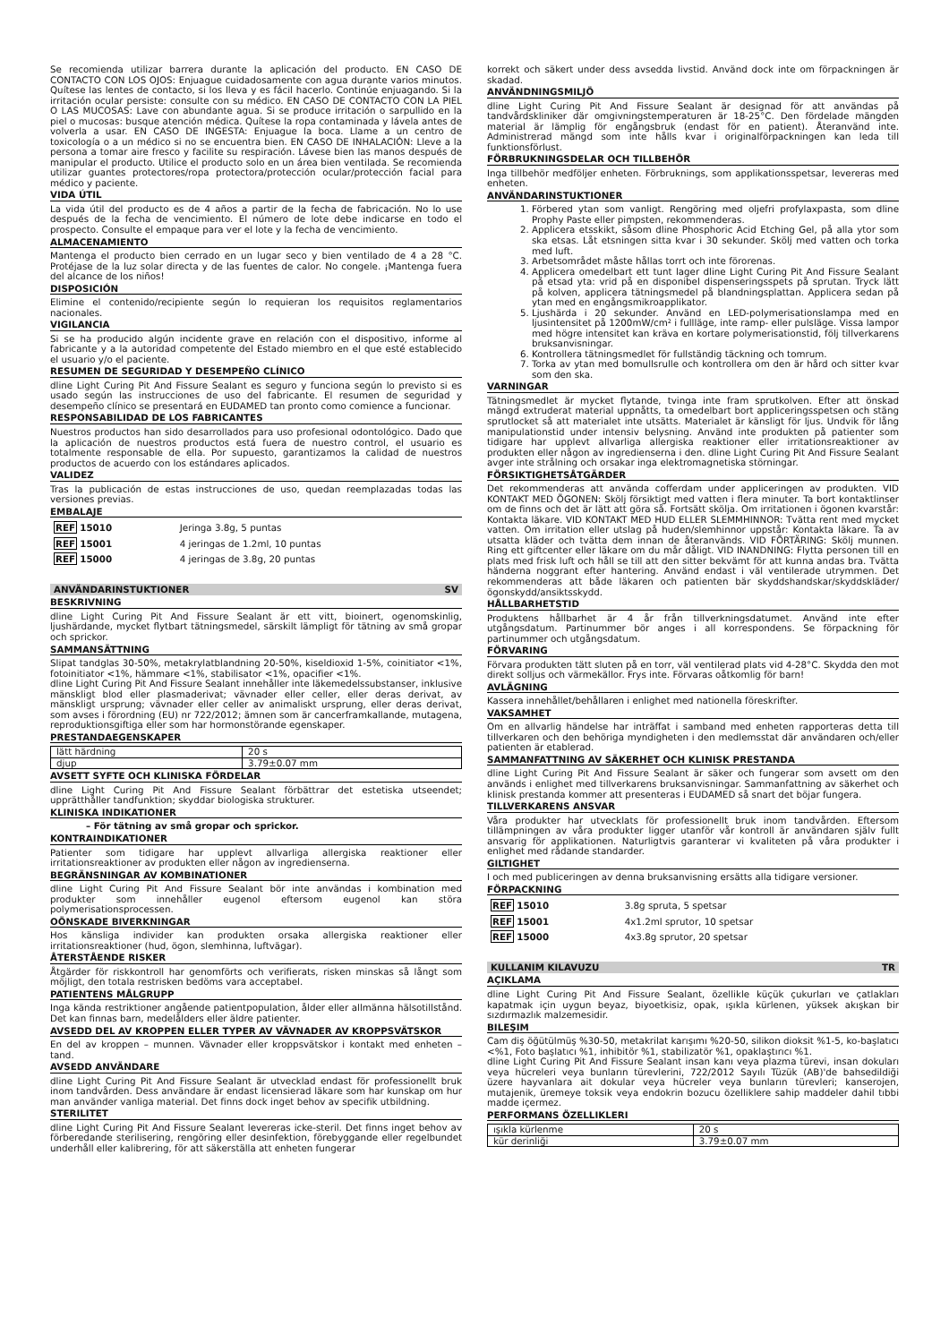Se recomienda utilizar barrera durante la aplicación del producto. EN CASO DE CONTACTO CON LOS OJOS: Enjuague cuidadosamente con agua durante varios minutos. Quítese las lentes de contacto, si los lleva y es fácil hacerlo. Continúe enjuagando. Si la irritación ocular persiste: consulte con su médico. EN CASO DE CONTACTO CON LA PIEL O LAS MUCOSAS: Lave con abundante agua. Si se produce irritación o sarpullido en la piel o mucosas: busque atención médica. Quítese la ropa contaminada y lávela antes de volverla a usar. EN CASO DE INGESTA: Enjuague la boca. Llame a un centro de toxicología o a un médico si no se encuentra bien. EN CASO DE INHALACIÓN: Lleve a la persona a tomar aire fresco y facilite su respiración. Lávese bien las manos después de manipular el producto. Utilice el producto solo en un área bien ventilada. Se recomienda utilizar guantes protectores/ropa protectora/protección ocular/protección facial para médico y paciente.
VIDA ÚTIL
La vida útil del producto es de 4 años a partir de la fecha de fabricación. No lo use después de la fecha de vencimiento. El número de lote debe indicarse en todo el prospecto. Consulte el empaque para ver el lote y la fecha de vencimiento.
ALMACENAMIENTO
Mantenga el producto bien cerrado en un lugar seco y bien ventilado de 4 a 28 °C. Protéjase de la luz solar directa y de las fuentes de calor. No congele. ¡Mantenga fuera del alcance de los niños!
DISPOSICIÓN
Elimine el contenido/recipiente según lo requieran los requisitos reglamentarios nacionales.
VIGILANCIA
Si se ha producido algún incidente grave en relación con el dispositivo, informe al fabricante y a la autoridad competente del Estado miembro en el que esté establecido el usuario y/o el paciente.
RESUMEN DE SEGURIDAD Y DESEMPEÑO CLÍNICO
dline Light Curing Pit And Fissure Sealant es seguro y funciona según lo previsto si es usado según las instrucciones de uso del fabricante. El resumen de seguridad y desempeño clínico se presentará en EUDAMED tan pronto como comience a funcionar.
RESPONSABILIDAD DE LOS FABRICANTES
Nuestros productos han sido desarrollados para uso profesional odontológico. Dado que la aplicación de nuestros productos está fuera de nuestro control, el usuario es totalmente responsable de ella. Por supuesto, garantizamos la calidad de nuestros productos de acuerdo con los estándares aplicados.
VALIDEZ
Tras la publicación de estas instrucciones de uso, quedan reemplazadas todas las versiones previas.
EMBALAJE
| REF 15010 | Jeringa 3.8g, 5 puntas |
| REF 15001 | 4 jeringas de 1.2ml, 10 puntas |
| REF 15000 | 4 jeringas de 3.8g, 20 puntas |
ANVÄNDARINSTUKTIONER SV
BESKRIVNING
dline Light Curing Pit And Fissure Sealant är ett vitt, bioinert, ogenomskinlig, ljushärdande, mycket flytbart tätningsmedel, särskilt lämpligt för tätning av små gropar och sprickor.
SAMMANSÄTTNING
Slipat tandglas 30-50%, metakrylatblandning 20-50%, kiseldioxid 1-5%, coinitiator <1%, fotoinitiator <1%, hämmare <1%, stabilisator <1%, opacifier <1%.
dline Light Curing Pit And Fissure Sealant innehåller inte läkemedelssubstanser, inklusive mänskligt blod eller plasmaderivat; vävnader eller celler, eller deras derivat, av mänskligt ursprung; vävnader eller celler av animaliskt ursprung, eller deras derivat, som avses i förordning (EU) nr 722/2012; ämnen som är cancerframkallande, mutagena, reproduktionsgiftiga eller som har hormonstörande egenskaper.
PRESTANDAEGENSKAPER
| lätt härdning | 20 s |
| djup | 3.79±0.07 mm |
AVSETT SYFTE OCH KLINISKA FÖRDELAR
dline Light Curing Pit And Fissure Sealant förbättrar det estetiska utseendet; upprätthåller tandfunktion; skyddar biologiska strukturer.
KLINISKA INDIKATIONER
– För tätning av små gropar och sprickor.
KONTRAINDIKATIONER
Patienter som tidigare har upplevt allvarliga allergiska reaktioner eller irritationsreaktioner av produkten eller någon av ingredienserna.
BEGRÄNSNINGAR AV KOMBINATIONER
dline Light Curing Pit And Fissure Sealant bör inte användas i kombination med produkter som innehåller eugenol eftersom eugenol kan störa polymerisationsprocessen.
OÖNSKADE BIVERKNINGAR
Hos känsliga individer kan produkten orsaka allergiska reaktioner eller irritationsreaktioner (hud, ögon, slemhinna, luftvägar).
ÅTERSTÅENDE RISKER
Åtgärder för riskkontroll har genomförts och verifierats, risken minskas så långt som möjligt, den totala restrisken bedöms vara acceptabel.
PATIENTENS MÅLGRUPP
Inga kända restriktioner angående patientpopulation, ålder eller allmänna hälsotillstånd. Det kan finnas barn, medelålders eller äldre patienter.
AVSEDD DEL AV KROPPEN ELLER TYPER AV VÄVNADER AV KROPPSVÄTSKOR
En del av kroppen – munnen. Vävnader eller kroppsvätskor i kontakt med enheten – tand.
AVSEDD ANVÄNDARE
dline Light Curing Pit And Fissure Sealant är utvecklad endast för professionellt bruk inom tandvården. Dess användare är endast licensierad läkare som har kunskap om hur man använder vanliga material. Det finns dock inget behov av specifik utbildning.
STERILITET
dline Light Curing Pit And Fissure Sealant levereras icke-steril. Det finns inget behov av förberedande sterilisering, rengöring eller desinfektion, förebyggande eller regelbundet underhåll eller kalibrering, för att säkerställa att enheten fungerar
korrekt och säkert under dess avsedda livstid. Använd dock inte om förpackningen är skadad.
ANVÄNDNINGSMILJÖ
dline Light Curing Pit And Fissure Sealant är designad för att användas på tandvårdskliniker där omgivningstemperaturen är 18-25°C. Den fördelade mängden material är lämplig för engångsbruk (endast för en patient). Återanvänd inte. Administrerad mängd som inte hålls kvar i originalförpackningen kan leda till funktionsförlust.
FÖRBRUKNINGSDELAR OCH TILLBEHÖR
Inga tillbehör medföljer enheten. Förbruknings, som applikationsspetsar, levereras med enheten.
ANVÄNDARINSTUKTIONER
1. Förbered ytan som vanligt. Rengöring med oljefri profylaxpasta, som dline Prophy Paste eller pimpsten, rekommenderas.
2. Applicera etsskikt, såsom dline Phosphoric Acid Etching Gel, på alla ytor som ska etsas. Låt etsningen sitta kvar i 30 sekunder. Skölj med vatten och torka med luft.
3. Arbetsområdet måste hållas torrt och inte förorenas.
4. Applicera omedelbart ett tunt lager dline Light Curing Pit And Fissure Sealant på etsad yta: vrid på en disponibel dispenseringsspets på sprutan. Tryck lätt på kolven, applicera tätningsmedel på blandningsplattan. Applicera sedan på ytan med en engångsmikroapplikator.
5. Ljushärda i 20 sekunder. Använd en LED-polymerisationslampa med en ljusintensitet på 1200mW/cm² i fullläge, inte ramp- eller pulsläge. Vissa lampor med högre intensitet kan kräva en kortare polymerisationstid, följ tillverkarens bruksanvisningar.
6. Kontrollera tätningsmedlet för fullständig täckning och tomrum.
7. Torka av ytan med bomullsrulle och kontrollera om den är hård och sitter kvar som den ska.
VARNINGAR
Tätningsmedlet är mycket flytande, tvinga inte fram sprutkolven. Efter att önskad mängd extruderat material uppnåtts, ta omedelbart bort appliceringsspetsen och stäng sprutlocket så att materialet inte utsätts. Materialet är känsligt för ljus. Undvik för lång manipulationstid under intensiv belysning. Använd inte produkten på patienter som tidigare har upplevt allvarliga allergiska reaktioner eller irritationsreaktioner av produkten eller någon av ingredienserna i den. dline Light Curing Pit And Fissure Sealant avger inte strålning och orsakar inga elektromagnetiska störningar.
FÖRSIKTIGHETSÅTGÄRDER
Det rekommenderas att använda cofferdam under appliceringen av produkten. VID KONTAKT MED ÖGONEN: Skölj försiktigt med vatten i flera minuter. Ta bort kontaktlinser om de finns och det är lätt att göra så. Fortsätt skölja. Om irritationen i ögonen kvarstår: Kontakta läkare. VID KONTAKT MED HUD ELLER SLEMMHINNOR: Tvätta rent med mycket vatten. Om irritation eller utslag på huden/slemhinnor uppstår: Kontakta läkare. Ta av utsatta kläder och tvätta dem innan de återanvänds. VID FÖRTÄRING: Skölj munnen. Ring ett giftcenter eller läkare om du mår dåligt. VID INANDNING: Flytta personen till en plats med frisk luft och håll se till att den sitter bekvämt för att kunna andas bra. Tvätta händerna noggrant efter hantering. Använd endast i väl ventilerade utrymmen. Det rekommenderas att både läkaren och patienten bär skyddshandskar/skyddskläder/ögonskydd/ansiktsskydd.
HÅLLBARHETSTID
Produktens hållbarhet är 4 år från tillverkningsdatumet. Använd inte efter utgångsdatum. Partinummer bör anges i all korrespondens. Se förpackning för partinummer och utgångsdatum.
FÖRVARING
Förvara produkten tätt sluten på en torr, väl ventilerad plats vid 4-28°C. Skydda den mot direkt solljus och värmekällor. Frys inte. Förvaras oåtkomlig för barn!
AVLÄGNING
Kassera innehållet/behållaren i enlighet med nationella föreskrifter.
VAKSAMHET
Om en allvarlig händelse har inträffat i samband med enheten rapporteras detta till tillverkaren och den behöriga myndigheten i den medlemsstat där användaren och/eller patienten är etablerad.
SAMMANFATTNING AV SÄKERHET OCH KLINISK PRESTANDA
dline Light Curing Pit And Fissure Sealant är säker och fungerar som avsett om den används i enlighet med tillverkarens bruksanvisningar. Sammanfattning av säkerhet och klinisk prestanda kommer att presenteras i EUDAMED så snart det böjar fungera.
TILLVERKARENS ANSVAR
Våra produkter har utvecklats för professionellt bruk inom tandvården. Eftersom tillämpningen av våra produkter ligger utanför vår kontroll är användaren själv fullt ansvarig för applikationen. Naturligtvis garanterar vi kvaliteten på våra produkter i enlighet med rådande standarder.
GILTIGHET
I och med publiceringen av denna bruksanvisning ersätts alla tidigare versioner.
FÖRPACKNING
| REF 15010 | 3.8g spruta, 5 spetsar |
| REF 15001 | 4x1.2ml sprutor, 10 spetsar |
| REF 15000 | 4x3.8g sprutor, 20 spetsar |
KULLANIM KILAVUZU TR
AÇIKLAMA
dline Light Curing Pit And Fissure Sealant, özellikle küçük çukurları ve çatlakları kapatmak için uygun beyaz, biyoetkisiz, opak, ışıkla kürlenen, yüksek akışkan bir sızdırmazlık malzemesidir.
BILEŞIM
Cam diş öğütülmüş %30-50, metakrilat karışımı %20-50, silikon dioksit %1-5, ko-başlatıcı <%1, Foto başlatıcı %1, inhibitör %1, stabilizatör %1, opaklaştırıcı %1.
dline Light Curing Pit And Fissure Sealant insan kanı veya plazma türevi, insan dokuları veya hücreleri veya bunların türevlerini, 722/2012 Sayılı Tüzük (AB)'de bahsedildiği üzere hayvanlara ait dokular veya hücreler veya bunların türevleri; kanserojen, mutajenik, üremeye toksik veya endokrin bozucu özelliklere sahip maddeler dahil tıbbi madde içermez.
PERFORMANS ÖZELLIKLERI
| ışıkla kürlenme | 20 s |
| kür derinliği | 3.79±0.07 mm |